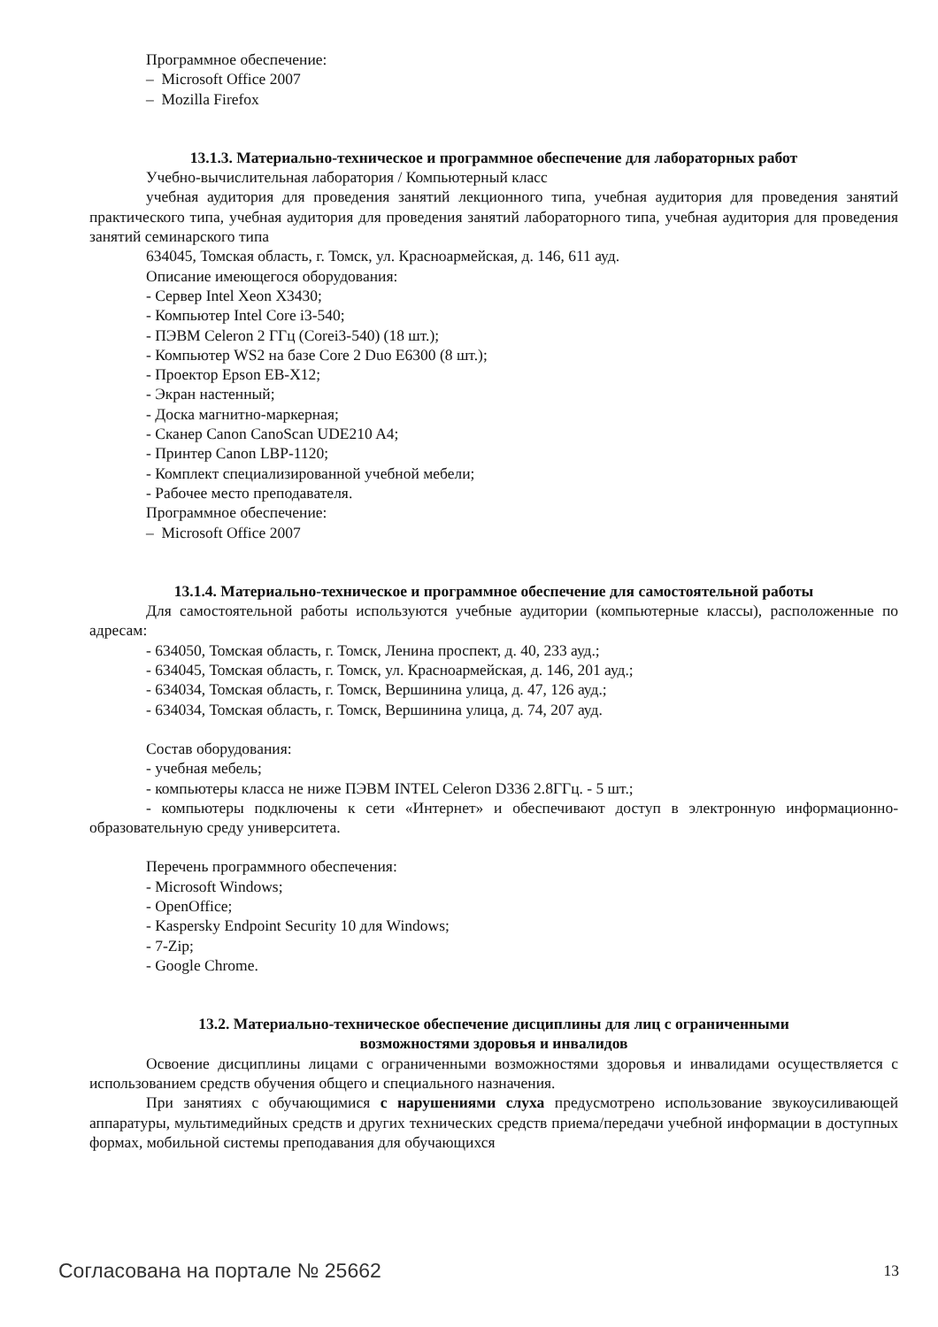Программное обеспечение:
– Microsoft Office 2007
– Mozilla Firefox
13.1.3. Материально-техническое и программное обеспечение для лабораторных работ
Учебно-вычислительная лаборатория / Компьютерный класс
учебная аудитория для проведения занятий лекционного типа, учебная аудитория для проведения занятий практического типа, учебная аудитория для проведения занятий лабораторного типа, учебная аудитория для проведения занятий семинарского типа
634045, Томская область, г. Томск, ул. Красноармейская, д. 146, 611 ауд.
Описание имеющегося оборудования:
- Сервер Intel Xeon X3430;
- Компьютер Intel Core i3-540;
- ПЭВМ Celeron 2 ГГц (Corei3-540) (18 шт.);
- Компьютер WS2 на базе Core 2 Duo E6300 (8 шт.);
- Проектор Epson EB-X12;
- Экран настенный;
- Доска магнитно-маркерная;
- Сканер Canon CanoScan UDE210 A4;
- Принтер Canon LBP-1120;
- Комплект специализированной учебной мебели;
- Рабочее место преподавателя.
Программное обеспечение:
– Microsoft Office 2007
13.1.4. Материально-техническое и программное обеспечение для самостоятельной работы
Для самостоятельной работы используются учебные аудитории (компьютерные классы), расположенные по адресам:
- 634050, Томская область, г. Томск, Ленина проспект, д. 40, 233 ауд.;
- 634045, Томская область, г. Томск, ул. Красноармейская, д. 146, 201 ауд.;
- 634034, Томская область, г. Томск, Вершинина улица, д. 47, 126 ауд.;
- 634034, Томская область, г. Томск, Вершинина улица, д. 74, 207 ауд.
Состав оборудования:
- учебная мебель;
- компьютеры класса не ниже ПЭВМ INTEL Celeron D336 2.8ГГц. - 5 шт.;
- компьютеры подключены к сети «Интернет» и обеспечивают доступ в электронную информационно-образовательную среду университета.
Перечень программного обеспечения:
- Microsoft Windows;
- OpenOffice;
- Kaspersky Endpoint Security 10 для Windows;
- 7-Zip;
- Google Chrome.
13.2. Материально-техническое обеспечение дисциплины для лиц с ограниченными
возможностями здоровья и инвалидов
Освоение дисциплины лицами с ограниченными возможностями здоровья и инвалидами осуществляется с использованием средств обучения общего и специального назначения.
При занятиях с обучающимися с нарушениями слуха предусмотрено использование звукоусиливающей аппаратуры, мультимедийных средств и других технических средств приема/передачи учебной информации в доступных формах, мобильной системы преподавания для обучающихся
Согласована на портале № 25662 13